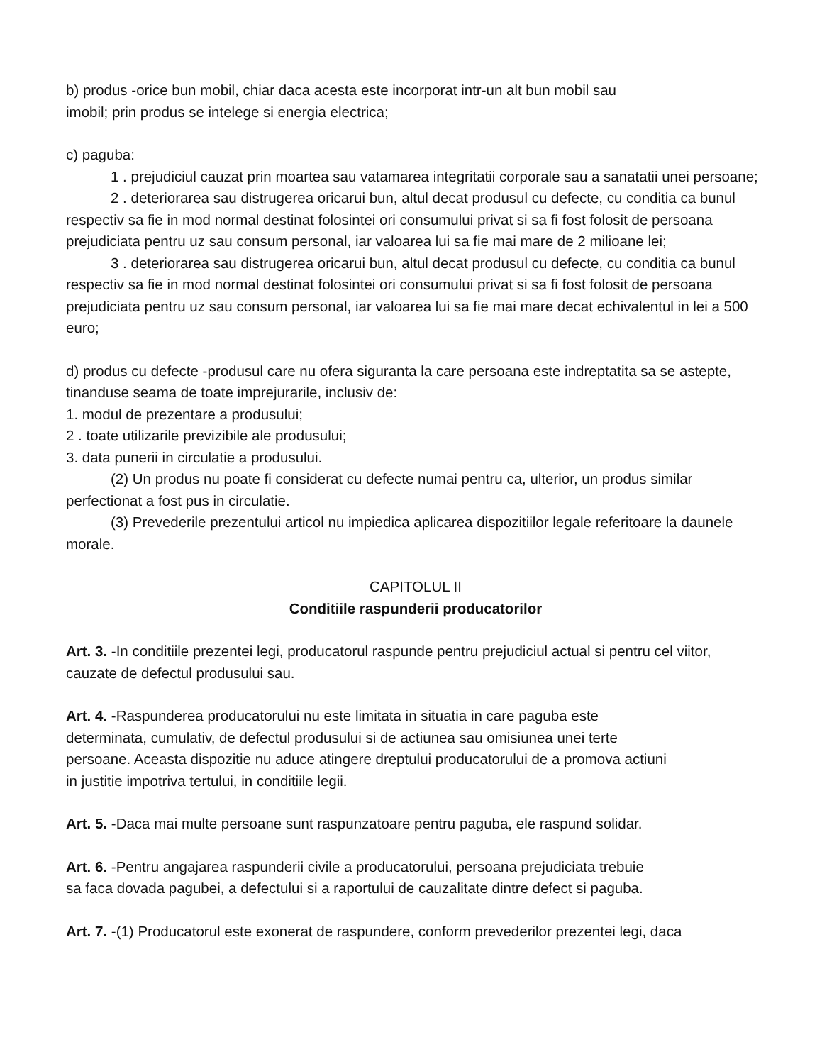b) produs -orice bun mobil, chiar daca acesta este incorporat intr-un alt bun mobil sau
imobil; prin produs se intelege si energia electrica;
c) paguba:
1 . prejudiciul cauzat prin moartea sau vatamarea integritatii corporale sau a sanatatii unei persoane;
2 . deteriorarea sau distrugerea oricarui bun, altul decat produsul cu defecte, cu conditia ca bunul respectiv sa fie in mod normal destinat folosintei ori consumului privat si sa fi fost folosit de persoana prejudiciata pentru uz sau consum personal, iar valoarea lui sa fie mai mare de 2 milioane lei;
3 . deteriorarea sau distrugerea oricarui bun, altul decat produsul cu defecte, cu conditia ca bunul respectiv sa fie in mod normal destinat folosintei ori consumului privat si sa fi fost folosit de persoana prejudiciata pentru uz sau consum personal, iar valoarea lui sa fie mai mare decat echivalentul in lei a 500 euro;
d) produs cu defecte -produsul care nu ofera siguranta la care persoana este indreptatita sa se astepte, tinanduse seama de toate imprejurarile, inclusiv de:
1. modul de prezentare a produsului;
2 . toate utilizarile previzibile ale produsului;
3. data punerii in circulatie a produsului.
(2) Un produs nu poate fi considerat cu defecte numai pentru ca, ulterior, un produs similar perfectionat a fost pus in circulatie.
(3) Prevederile prezentului articol nu impiedica aplicarea dispozitiilor legale referitoare la daunele morale.
CAPITOLUL II
Conditiile raspunderii producatorilor
Art. 3. -In conditiile prezentei legi, producatorul raspunde pentru prejudiciul actual si pentru cel viitor, cauzate de defectul produsului sau.
Art. 4. -Raspunderea producatorului nu este limitata in situatia in care paguba este
determinata, cumulativ, de defectul produsului si de actiunea sau omisiunea unei terte
persoane. Aceasta dispozitie nu aduce atingere dreptului producatorului de a promova actiuni
in justitie impotriva tertului, in conditiile legii.
Art. 5. -Daca mai multe persoane sunt raspunzatoare pentru paguba, ele raspund solidar.
Art. 6. -Pentru angajarea raspunderii civile a producatorului, persoana prejudiciata trebuie
sa faca dovada pagubei, a defectului si a raportului de cauzalitate dintre defect si paguba.
Art. 7. -(1) Producatorul este exonerat de raspundere, conform prevederilor prezentei legi, daca